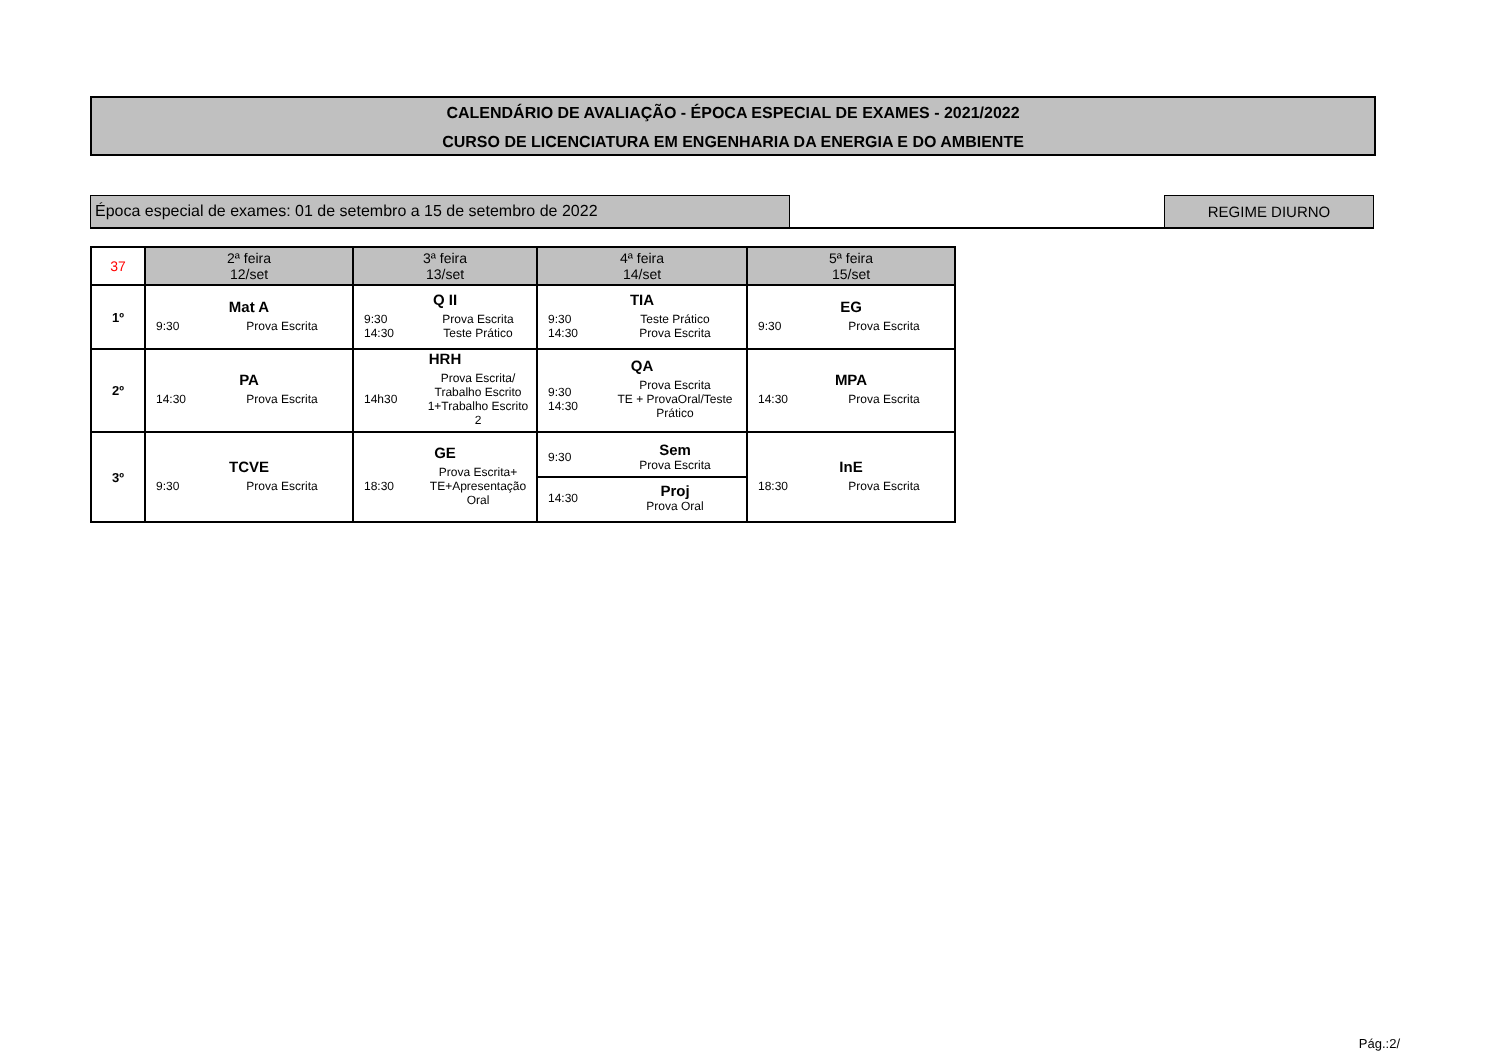CALENDÁRIO DE AVALIAÇÃO - ÉPOCA ESPECIAL DE EXAMES - 2021/2022
CURSO DE LICENCIATURA EM ENGENHARIA DA ENERGIA E DO AMBIENTE
Época especial de exames: 01 de setembro a 15 de setembro de 2022 REGIME DIURNO
| 37 | 2ª feira 12/set | 3ª feira 13/set | 4ª feira 14/set | 5ª feira 15/set |
| --- | --- | --- | --- | --- |
| 1º | Mat A 9:30 Prova Escrita | Q II 9:30 14:30 Prova Escrita Teste Prático | TIA 9:30 14:30 Teste Prático Prova Escrita | EG 9:30 Prova Escrita |
| 2º | PA 14:30 Prova Escrita | HRH 14h30 Prova Escrita/ Trabalho Escrito 1+Trabalho Escrito 2 | QA 9:30 14:30 Prova Escrita TE + ProvaOral/Teste Prático | MPA 14:30 Prova Escrita |
| 3º | TCVE 9:30 Prova Escrita | GE 18:30 Prova Escrita+ TE+Apresentação Oral | 9:30 Sem Prova Escrita 14:30 Proj Prova Oral | InE 18:30 Prova Escrita |
Pág.:2/